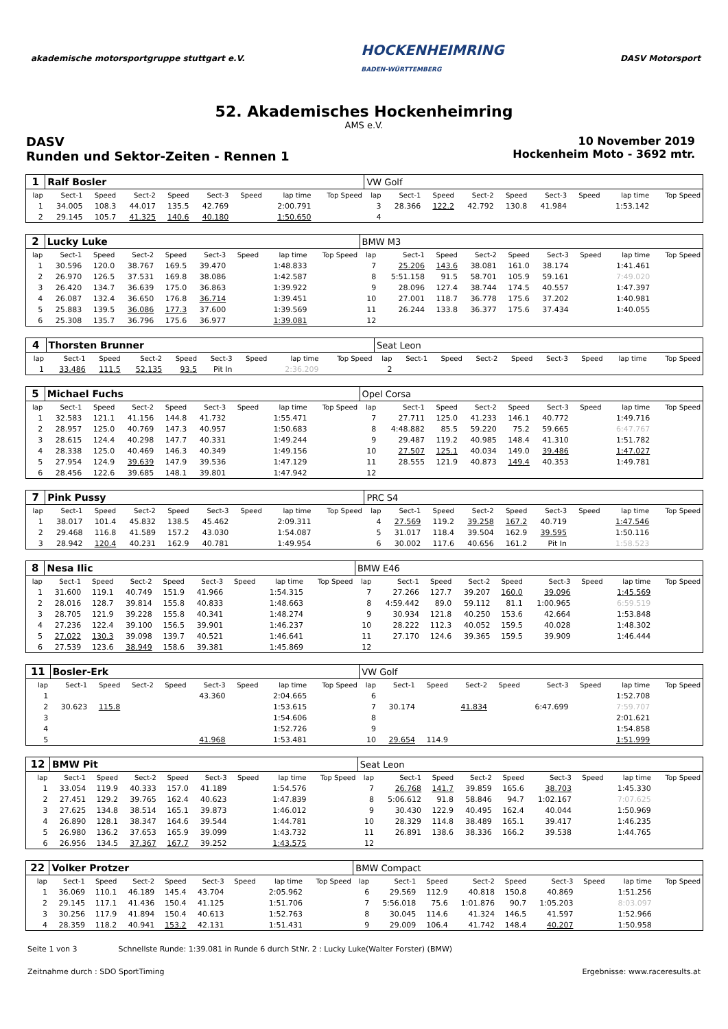akademische motorsportgruppe stuttgart e.V.
HOCKENHEIMRING
BADEN-WÜRTTEMBERG
DASV Motorsport
52. Akademisches Hockenheimring
AMS e.V.
DASV
Runden und Sektor-Zeiten - Rennen 1
10 November 2019
Hockenheim Moto - 3692 mtr.
| 1 | Ralf Bosler | | | | | | | | VW Golf | | | | | | | | |
| lap | Sect-1 | Speed | Sect-2 | Speed | Sect-3 | Speed | lap time | Top Speed | lap | Sect-1 | Speed | Sect-2 | Speed | Sect-3 | Speed | lap time | Top Speed |
| 1 | 34.005 | 108.3 | 44.017 | 135.5 | 42.769 | | 2:00.791 | | 3 | 28.366 | 122.2 | 42.792 | 130.8 | 41.984 | | 1:53.142 | |
| 2 | 29.145 | 105.7 | 41.325 | 140.6 | 40.180 | | 1:50.650 | | 4 | | | | | | | | |
| 2 | Lucky Luke | | | | | | | | BMW M3 | | | | | | | | |
| lap | Sect-1 | Speed | Sect-2 | Speed | Sect-3 | Speed | lap time | Top Speed | lap | Sect-1 | Speed | Sect-2 | Speed | Sect-3 | Speed | lap time | Top Speed |
| 1 | 30.596 | 120.0 | 38.767 | 169.5 | 39.470 | | 1:48.833 | | 7 | 25.206 | 143.6 | 38.081 | 161.0 | 38.174 | | 1:41.461 | |
| 2 | 26.970 | 126.5 | 37.531 | 169.8 | 38.086 | | 1:42.587 | | 8 | 5:51.158 | 91.5 | 58.701 | 105.9 | 59.161 | | 7:49.020 | |
| 3 | 26.420 | 134.7 | 36.639 | 175.0 | 36.863 | | 1:39.922 | | 9 | 28.096 | 127.4 | 38.744 | 174.5 | 40.557 | | 1:47.397 | |
| 4 | 26.087 | 132.4 | 36.650 | 176.8 | 36.714 | | 1:39.451 | | 10 | 27.001 | 118.7 | 36.778 | 175.6 | 37.202 | | 1:40.981 | |
| 5 | 25.883 | 139.5 | 36.086 | 177.3 | 37.600 | | 1:39.569 | | 11 | 26.244 | 133.8 | 36.377 | 175.6 | 37.434 | | 1:40.055 | |
| 6 | 25.308 | 135.7 | 36.796 | 175.6 | 36.977 | | 1:39.081 | | 12 | | | | | | | | |
| 4 | Thorsten Brunner | | | | | | | | Seat Leon | | | | | | | | |
| lap | Sect-1 | Speed | Sect-2 | Speed | Sect-3 | Speed | lap time | Top Speed | lap | Sect-1 | Speed | Sect-2 | Speed | Sect-3 | Speed | lap time | Top Speed |
| 1 | 33.486 | 111.5 | 52.135 | 93.5 | Pit In | | 2:36.209 | | 2 | | | | | | | | |
| 5 | Michael Fuchs | | | | | | | | Opel Corsa | | | | | | | | |
| lap | Sect-1 | Speed | Sect-2 | Speed | Sect-3 | Speed | lap time | Top Speed | lap | Sect-1 | Speed | Sect-2 | Speed | Sect-3 | Speed | lap time | Top Speed |
| 1 | 32.583 | 121.1 | 41.156 | 144.8 | 41.732 | | 1:55.471 | | 7 | 27.711 | 125.0 | 41.233 | 146.1 | 40.772 | | 1:49.716 | |
| 2 | 28.957 | 125.0 | 40.769 | 147.3 | 40.957 | | 1:50.683 | | 8 | 4:48.882 | 85.5 | 59.220 | 75.2 | 59.665 | | 6:47.767 | |
| 3 | 28.615 | 124.4 | 40.298 | 147.7 | 40.331 | | 1:49.244 | | 9 | 29.487 | 119.2 | 40.985 | 148.4 | 41.310 | | 1:51.782 | |
| 4 | 28.338 | 125.0 | 40.469 | 146.3 | 40.349 | | 1:49.156 | | 10 | 27.507 | 125.1 | 40.034 | 149.0 | 39.486 | | 1:47.027 | |
| 5 | 27.954 | 124.9 | 39.639 | 147.9 | 39.536 | | 1:47.129 | | 11 | 28.555 | 121.9 | 40.873 | 149.4 | 40.353 | | 1:49.781 | |
| 6 | 28.456 | 122.6 | 39.685 | 148.1 | 39.801 | | 1:47.942 | | 12 | | | | | | | | |
| 7 | Pink Pussy | | | | | | | | PRC S4 | | | | | | | | |
| lap | Sect-1 | Speed | Sect-2 | Speed | Sect-3 | Speed | lap time | Top Speed | lap | Sect-1 | Speed | Sect-2 | Speed | Sect-3 | Speed | lap time | Top Speed |
| 1 | 38.017 | 101.4 | 45.832 | 138.5 | 45.462 | | 2:09.311 | | 4 | 27.569 | 119.2 | 39.258 | 167.2 | 40.719 | | 1:47.546 | |
| 2 | 29.468 | 116.8 | 41.589 | 157.2 | 43.030 | | 1:54.087 | | 5 | 31.017 | 118.4 | 39.504 | 162.9 | 39.595 | | 1:50.116 | |
| 3 | 28.942 | 120.4 | 40.231 | 162.9 | 40.781 | | 1:49.954 | | 6 | 30.002 | 117.6 | 40.656 | 161.2 | Pit In | | 1:58.523 | |
| 8 | Nesa Ilic | | | | | | | | BMW E46 | | | | | | | | |
| lap | Sect-1 | Speed | Sect-2 | Speed | Sect-3 | Speed | lap time | Top Speed | lap | Sect-1 | Speed | Sect-2 | Speed | Sect-3 | Speed | lap time | Top Speed |
| 1 | 31.600 | 119.1 | 40.749 | 151.9 | 41.966 | | 1:54.315 | | 7 | 27.266 | 127.7 | 39.207 | 160.0 | 39.096 | | 1:45.569 | |
| 2 | 28.016 | 128.7 | 39.814 | 155.8 | 40.833 | | 1:48.663 | | 8 | 4:59.442 | 89.0 | 59.112 | 81.1 | 1:00.965 | | 6:59.519 | |
| 3 | 28.705 | 121.9 | 39.228 | 155.8 | 40.341 | | 1:48.274 | | 9 | 30.934 | 121.8 | 40.250 | 153.6 | 42.664 | | 1:53.848 | |
| 4 | 27.236 | 122.4 | 39.100 | 156.5 | 39.901 | | 1:46.237 | | 10 | 28.222 | 112.3 | 40.052 | 159.5 | 40.028 | | 1:48.302 | |
| 5 | 27.022 | 130.3 | 39.098 | 139.7 | 40.521 | | 1:46.641 | | 11 | 27.170 | 124.6 | 39.365 | 159.5 | 39.909 | | 1:46.444 | |
| 6 | 27.539 | 123.6 | 38.949 | 158.6 | 39.381 | | 1:45.869 | | 12 | | | | | | | | |
| 11 | Bosler-Erk | | | | | | | | VW Golf | | | | | | | | |
| lap | Sect-1 | Speed | Sect-2 | Speed | Sect-3 | Speed | lap time | Top Speed | lap | Sect-1 | Speed | Sect-2 | Speed | Sect-3 | Speed | lap time | Top Speed |
| 1 | | | | | 43.360 | | 2:04.665 | | 6 | | | | | | | 1:52.708 | |
| 2 | 30.623 | 115.8 | | | | | 1:53.615 | | 7 | 30.174 | | 41.834 | | 6:47.699 | | 7:59.707 | |
| 3 | | | | | | | 1:54.606 | | 8 | | | | | | | 2:01.621 | |
| 4 | | | | | | | 1:52.726 | | 9 | | | | | | | 1:54.858 | |
| 5 | | | | | 41.968 | | 1:53.481 | | 10 | 29.654 | 114.9 | | | | | 1:51.999 | |
| 12 | BMW Pit | | | | | | | | Seat Leon | | | | | | | | |
| lap | Sect-1 | Speed | Sect-2 | Speed | Sect-3 | Speed | lap time | Top Speed | lap | Sect-1 | Speed | Sect-2 | Speed | Sect-3 | Speed | lap time | Top Speed |
| 1 | 33.054 | 119.9 | 40.333 | 157.0 | 41.189 | | 1:54.576 | | 7 | 26.768 | 141.7 | 39.859 | 165.6 | 38.703 | | 1:45.330 | |
| 2 | 27.451 | 129.2 | 39.765 | 162.4 | 40.623 | | 1:47.839 | | 8 | 5:06.612 | 91.8 | 58.846 | 94.7 | 1:02.167 | | 7:07.625 | |
| 3 | 27.625 | 134.8 | 38.514 | 165.1 | 39.873 | | 1:46.012 | | 9 | 30.430 | 122.9 | 40.495 | 162.4 | 40.044 | | 1:50.969 | |
| 4 | 26.890 | 128.1 | 38.347 | 164.6 | 39.544 | | 1:44.781 | | 10 | 28.329 | 114.8 | 38.489 | 165.1 | 39.417 | | 1:46.235 | |
| 5 | 26.980 | 136.2 | 37.653 | 165.9 | 39.099 | | 1:43.732 | | 11 | 26.891 | 138.6 | 38.336 | 166.2 | 39.538 | | 1:44.765 | |
| 6 | 26.956 | 134.5 | 37.367 | 167.7 | 39.252 | | 1:43.575 | | 12 | | | | | | | | |
| 22 | Volker Protzer | | | | | | | | BMW Compact | | | | | | | | |
| lap | Sect-1 | Speed | Sect-2 | Speed | Sect-3 | Speed | lap time | Top Speed | lap | Sect-1 | Speed | Sect-2 | Speed | Sect-3 | Speed | lap time | Top Speed |
| 1 | 36.069 | 110.1 | 46.189 | 145.4 | 43.704 | | 2:05.962 | | 6 | 29.569 | 112.9 | 40.818 | 150.8 | 40.869 | | 1:51.256 | |
| 2 | 29.145 | 117.1 | 41.436 | 150.4 | 41.125 | | 1:51.706 | | 7 | 5:56.018 | 75.6 | 1:01.876 | 90.7 | 1:05.203 | | 8:03.097 | |
| 3 | 30.256 | 117.9 | 41.894 | 150.4 | 40.613 | | 1:52.763 | | 8 | 30.045 | 114.6 | 41.324 | 146.5 | 41.597 | | 1:52.966 | |
| 4 | 28.359 | 118.2 | 40.941 | 153.2 | 42.131 | | 1:51.431 | | 9 | 29.009 | 106.4 | 41.742 | 148.4 | 40.207 | | 1:50.958 | |
Seite 1 von 3 Schnellste Runde: 1:39.081 in Runde 6 durch StNr. 2 : Lucky Luke(Walter Forster) (BMW)
Zeitnahme durch : SDO SportTiming Ergebnisse: www.raceresults.at